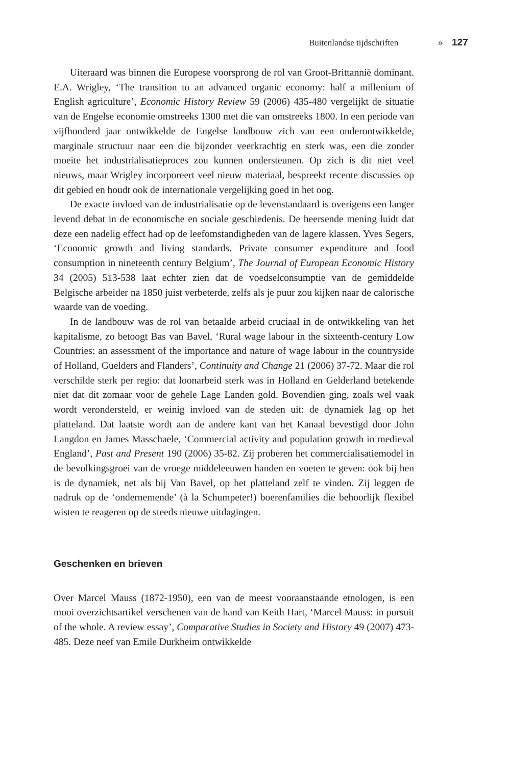Buitenlandse tijdschriften » 127
Uiteraard was binnen die Europese voorsprong de rol van Groot-Brittannië dominant. E.A. Wrigley, ‘The transition to an advanced organic economy: half a millenium of English agriculture’, Economic History Review 59 (2006) 435-480 vergelijkt de situatie van de Engelse economie omstreeks 1300 met die van omstreeks 1800. In een periode van vijfhonderd jaar ontwikkelde de Engelse landbouw zich van een onderontwikkelde, marginale structuur naar een die bijzonder veerkrachtig en sterk was, een die zonder moeite het industrialisatieproces zou kunnen ondersteunen. Op zich is dit niet veel nieuws, maar Wrigley incorporeert veel nieuw materiaal, bespreekt recente discussies op dit gebied en houdt ook de internationale vergelijking goed in het oog.
De exacte invloed van de industrialisatie op de levenstandaard is overigens een langer levend debat in de economische en sociale geschiedenis. De heersende mening luidt dat deze een nadelig effect had op de leefomstandigheden van de lagere klassen. Yves Segers, ‘Economic growth and living standards. Private consumer expenditure and food consumption in nineteenth century Belgium’, The Journal of European Economic History 34 (2005) 513-538 laat echter zien dat de voedselconsumptie van de gemiddelde Belgische arbeider na 1850 juist verbeterde, zelfs als je puur zou kijken naar de calorische waarde van de voeding.
In de landbouw was de rol van betaalde arbeid cruciaal in de ontwikkeling van het kapitalisme, zo betoogt Bas van Bavel, ‘Rural wage labour in the sixteenth-century Low Countries: an assessment of the importance and nature of wage labour in the countryside of Holland, Guelders and Flanders’, Continuity and Change 21 (2006) 37-72. Maar die rol verschilde sterk per regio: dat loonarbeid sterk was in Holland en Gelderland betekende niet dat dit zomaar voor de gehele Lage Landen gold. Bovendien ging, zoals wel vaak wordt verondersteld, er weinig invloed van de steden uit: de dynamiek lag op het platteland. Dat laatste wordt aan de andere kant van het Kanaal bevestigd door John Langdon en James Masschaele, ‘Commercial activity and population growth in medieval England’, Past and Present 190 (2006) 35-82. Zij proberen het commercialisatiemodel in de bevolkingsgroei van de vroege middeleeuwen handen en voeten te geven: ook bij hen is de dynamiek, net als bij Van Bavel, op het platteland zelf te vinden. Zij leggen de nadruk op de ‘ondernemende’ (à la Schumpeter!) boerenfamilies die behoorlijk flexibel wisten te reageren op de steeds nieuwe uitdagingen.
Geschenken en brieven
Over Marcel Mauss (1872-1950), een van de meest vooraanstaande etnologen, is een mooi overzichtsartikel verschenen van de hand van Keith Hart, ‘Marcel Mauss: in pursuit of the whole. A review essay’, Comparative Studies in Society and History 49 (2007) 473-485. Deze neef van Emile Durkheim ontwikkelde